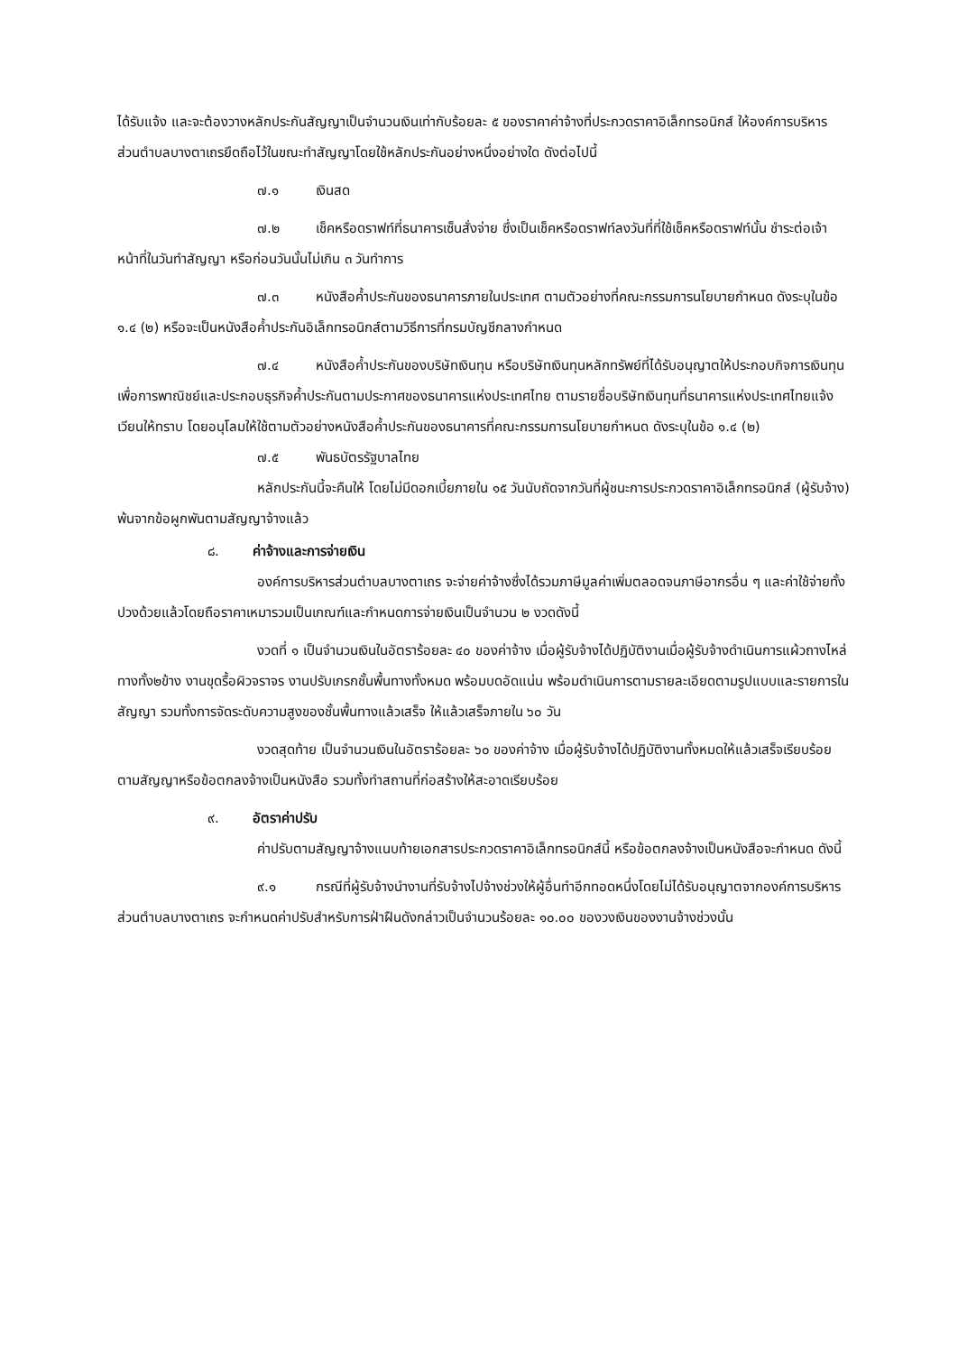ได้รับแจ้ง และจะต้องวางหลักประกันสัญญาเป็นจำนวนเงินเท่ากับร้อยละ ๕ ของราคาค่าจ้างที่ประกวดราคาอิเล็กทรอนิกส์ ให้องค์การบริหารส่วนตำบลบางตาเถรยึดถือไว้ในขณะทำสัญญาโดยใช้หลักประกันอย่างหนึ่งอย่างใด ดังต่อไปนี้
๗.๑ เงินสด
๗.๒ เช็คหรือดราฟท์ที่ธนาคารเซ็นสั่งจ่าย ซึ่งเป็นเช็คหรือดราฟท์ลงวันที่ที่ใช้เช็คหรือดราฟท์นั้น ชำระต่อเจ้าหน้าที่ในวันทำสัญญา หรือก่อนวันนั้นไม่เกิน ๓ วันทำการ
๗.๓ หนังสือค้ำประกันของธนาคารภายในประเทศ ตามตัวอย่างที่คณะกรรมการนโยบายกำหนด ดังระบุในข้อ ๑.๔ (๒) หรือจะเป็นหนังสือค้ำประกันอิเล็กทรอนิกส์ตามวิธีการที่กรมบัญชีกลางกำหนด
๗.๔ หนังสือค้ำประกันของบริษัทเงินทุน หรือบริษัทเงินทุนหลักทรัพย์ที่ได้รับอนุญาตให้ประกอบกิจการเงินทุนเพื่อการพาณิชย์และประกอบธุรกิจค้ำประกันตามประกาศของธนาคารแห่งประเทศไทย ตามรายชื่อบริษัทเงินทุนที่ธนาคารแห่งประเทศไทยแจ้งเวียนให้ทราบ โดยอนุโลมให้ใช้ตามตัวอย่างหนังสือค้ำประกันของธนาคารที่คณะกรรมการนโยบายกำหนด ดังระบุในข้อ ๑.๔ (๒)
๗.๕ พันธบัตรรัฐบาลไทย
หลักประกันนี้จะคืนให้ โดยไม่มีดอกเบี้ยภายใน ๑๕ วันนับถัดจากวันที่ผู้ชนะการประกวดราคาอิเล็กทรอนิกส์ (ผู้รับจ้าง) พ้นจากข้อผูกพันตามสัญญาจ้างแล้ว
๘. ค่าจ้างและการจ่ายเงิน
องค์การบริหารส่วนตำบลบางตาเถร จะจ่ายค่าจ้างซึ่งได้รวมภาษีมูลค่าเพิ่มตลอดจนภาษีอากรอื่น ๆ และค่าใช้จ่ายทั้งปวงด้วยแล้วโดยถือราคาเหมารวมเป็นเกณฑ์และกำหนดการจ่ายเงินเป็นจำนวน ๒ งวดดังนี้
งวดที่ ๑ เป็นจำนวนเงินในอัตราร้อยละ ๔๐ ของค่าจ้าง เมื่อผู้รับจ้างได้ปฏิบัติงานเมื่อผู้รับจ้างดำเนินการแผ้วถางไหล่ทางทั้ง๒ข้าง งานขุดรื้อผิวจราจร งานปรับเกรกชั้นพื้นทางทั้งหมด พร้อมบดอัดแน่น พร้อมดำเนินการตามรายละเอียดตามรูปแบบและรายการในสัญญา รวมทั้งการจัดระดับความสูงของชั้นพื้นทางแล้วเสร็จ ให้แล้วเสร็จภายใน ๖๐ วัน
งวดสุดท้าย เป็นจำนวนเงินในอัตราร้อยละ ๖๐ ของค่าจ้าง เมื่อผู้รับจ้างได้ปฏิบัติงานทั้งหมดให้แล้วเสร็จเรียบร้อยตามสัญญาหรือข้อตกลงจ้างเป็นหนังสือ รวมทั้งทำสถานที่ก่อสร้างให้สะอาดเรียบร้อย
๙. อัตราค่าปรับ
ค่าปรับตามสัญญาจ้างแนบท้ายเอกสารประกวดราคาอิเล็กทรอนิกส์นี้ หรือข้อตกลงจ้างเป็นหนังสือจะกำหนด ดังนี้
๙.๑ กรณีที่ผู้รับจ้างนำงานที่รับจ้างไปจ้างช่วงให้ผู้อื่นทำอีกทอดหนึ่งโดยไม่ได้รับอนุญาตจากองค์การบริหารส่วนตำบลบางตาเถร จะกำหนดค่าปรับสำหรับการฝ่าฝืนดังกล่าวเป็นจำนวนร้อยละ ๑๐.๐๐ ของวงเงินของงานจ้างช่วงนั้น